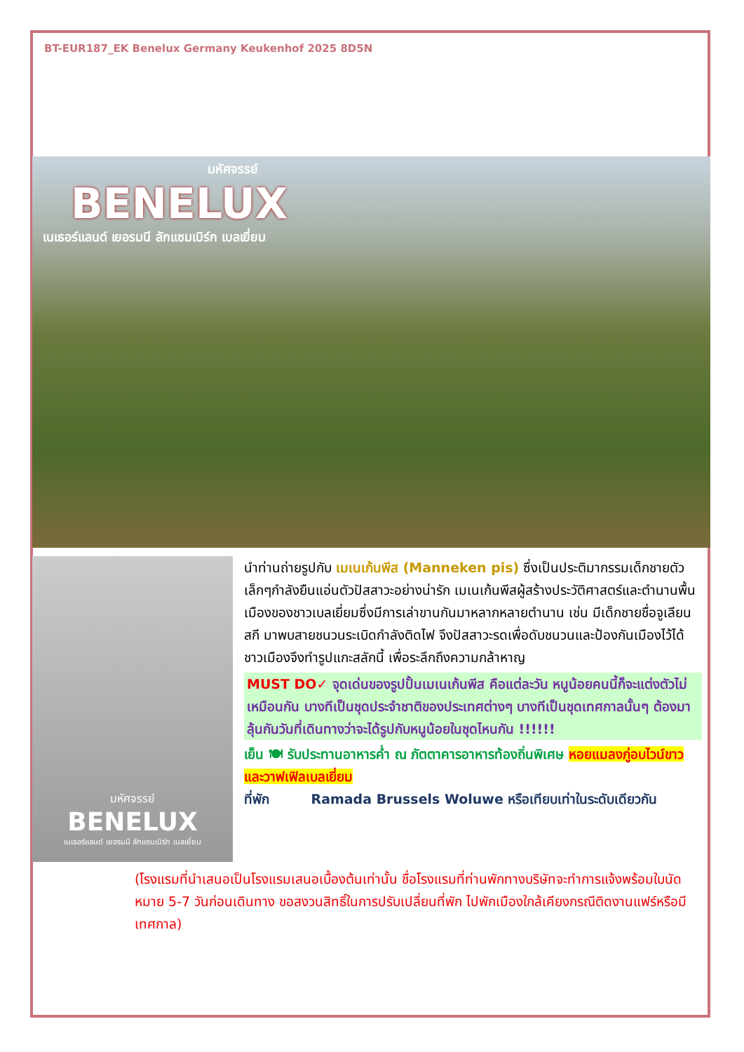BT-EUR187_EK Benelux Germany Keukenhof 2025 8D5N
มหัศจรรย์
BENELUX
เนเธอร์แลนด์ เยอรมนี ลักแซมเบิร์ก เบลเยี่ยม
มหัศจรรย์
BENELUX
เนเธอร์แลนด์ เยอรมนี ลักแซมเบิร์ก เบลเยี่ยม
นำท่านถ่ายรูปกับ เมเนเก้นพีส (Manneken pis) ซึ่งเป็นประติมากรรมเด็กชายตัวเล็กๆกำลังยืนแอ่นตัวปัสสาวะอย่างน่ารัก เมเนเก้นพีสผู้สร้างประวัติศาสตร์และตำนานพื้นเมืองของชาวเบลเยี่ยมซึ่งมีการเล่าขานกันมาหลากหลายตำนาน เช่น มีเด็กชายชื่อจูเลียนสกี มาพบสายชนวนระเบิดกำลังติดไฟ จึงปัสสาวะรดเพื่อดับชนวนและป้องกันเมืองไว้ได้ ชาวเมืองจึงทำรูปแกะสลักนี้ เพื่อระลึกถึงความกล้าหาญ
MUST DO✓ จุดเด่นของรูปปั้นเมเนเก้นพีส คือแต่ละวัน หนูน้อยคนนี้ก็จะแต่งตัวไม่เหมือนกัน บางทีเป็นชุดประจำชาติของประเทศต่างๆ บางทีเป็นชุดเทศกาลนั้นๆ ต้องมาลุ้นกันวันที่เดินทางว่าจะได้รูปกับหนูน้อยในชุดไหนกัน !!!!!!
เย็น 🍽 รับประทานอาหารค่ำ ณ ภัตตาคารอาหารท้องถิ่นพิเศษ หอยแมลงภู่อบไวน์ขาว และวาฟเฟิลเบลเยี่ยม
ที่พัก Ramada Brussels Woluwe หรือเทียบเท่าในระดับเดียวกัน
(โรงแรมที่นำเสนอเป็นโรงแรมเสนอเบื้องต้นเท่านั้น ชื่อโรงแรมที่ท่านพักทางบริษัทจะทำการแจ้งพร้อมใบนัดหมาย 5-7 วันก่อนเดินทาง ขอสงวนสิทธิ์ในการปรับเปลี่ยนที่พัก ไปพักเมืองใกล้เคียงกรณีติดงานแฟร์หรือมีเทศกาล)